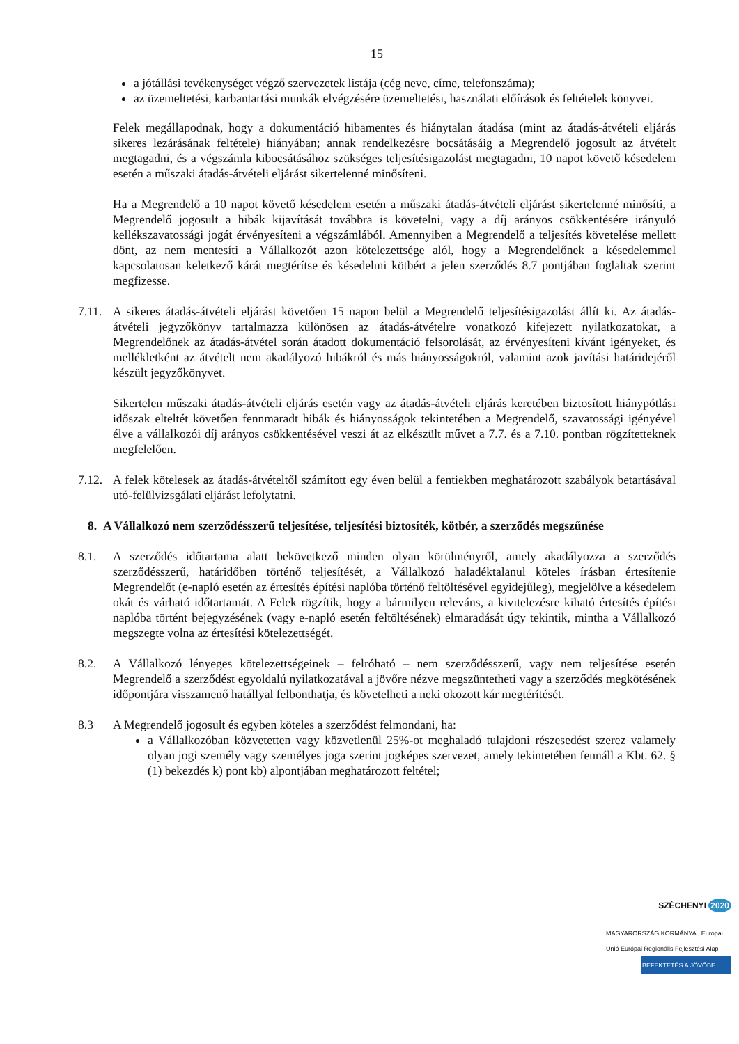15
a jótállási tevékenységet végző szervezetek listája (cég neve, címe, telefonszáma);
az üzemeltetési, karbantartási munkák elvégzésére üzemeltetési, használati előírások és feltételek könyvei.
Felek megállapodnak, hogy a dokumentáció hibamentes és hiánytalan átadása (mint az átadás-átvételi eljárás sikeres lezárásának feltétele) hiányában; annak rendelkezésre bocsátásáig a Megrendelő jogosult az átvételt megtagadni, és a végszámla kibocsátásához szükséges teljesítésigazolást megtagadni, 10 napot követő késedelem esetén a műszaki átadás-átvételi eljárást sikertelenné minősíteni.
Ha a Megrendelő a 10 napot követő késedelem esetén a műszaki átadás-átvételi eljárást sikertelenné minősíti, a Megrendelő jogosult a hibák kijavítását továbbra is követelni, vagy a díj arányos csökkentésére irányuló kellékszavatossági jogát érvényesíteni a végszámlából. Amennyiben a Megrendelő a teljesítés követelése mellett dönt, az nem mentesíti a Vállalkozót azon kötelezettsége alól, hogy a Megrendelőnek a késedelemmel kapcsolatosan keletkező kárát megtérítse és késedelmi kötbért a jelen szerződés 8.7 pontjában foglaltak szerint megfizesse.
7.11.
A sikeres átadás-átvételi eljárást követően 15 napon belül a Megrendelő teljesítésigazolást állít ki. Az átadás-átvételi jegyzőkönyv tartalmazza különösen az átadás-átvételre vonatkozó kifejezett nyilatkozatokat, a Megrendelőnek az átadás-átvétel során átadott dokumentáció felsorolását, az érvényesíteni kívánt igényeket, és mellékletként az átvételt nem akadályozó hibákról és más hiányosságokról, valamint azok javítási határidejéről készült jegyzőkönyvet.
Sikertelen műszaki átadás-átvételi eljárás esetén vagy az átadás-átvételi eljárás keretében biztosított hiánypótlási időszak elteltét követően fennmaradt hibák és hiányosságok tekintetében a Megrendelő, szavatossági igényével élve a vállalkozói díj arányos csökkentésével veszi át az elkészült művet a 7.7. és a 7.10. pontban rögzítetteknek megfelelően.
7.12.
A felek kötelesek az átadás-átvételtől számított egy éven belül a fentiekben meghatározott szabályok betartásával utó-felülvizsgálati eljárást lefolytatni.
8. A Vállalkozó nem szerződésszerű teljesítése, teljesítési biztosíték, kötbér, a szerződés megszűnése
8.1. A szerződés időtartama alatt bekövetkező minden olyan körülményről, amely akadályozza a szerződés szerződésszerű, határidőben történő teljesítését, a Vállalkozó haladéktalanul köteles írásban értesítenie Megrendelőt (e-napló esetén az értesítés építési naplóba történő feltöltésével egyidejűleg), megjelölve a késedelem okát és várható időtartamát. A Felek rögzítik, hogy a bármilyen releváns, a kivitelezésre kiható értesítés építési naplóba történt bejegyzésének (vagy e-napló esetén feltöltésének) elmaradását úgy tekintik, mintha a Vállalkozó megszegte volna az értesítési kötelezettségét.
8.2. A Vállalkozó lényeges kötelezettségeinek – felróható – nem szerződésszerű, vagy nem teljesítése esetén Megrendelő a szerződést egyoldalú nyilatkozatával a jövőre nézve megszüntetheti vagy a szerződés megkötésének időpontjára visszamenő hatállyal felbonthatja, és követelheti a neki okozott kár megtérítését.
8.3 A Megrendelő jogosult és egyben köteles a szerződést felmondani, ha:
a Vállalkozóban közvetetten vagy közvetlenül 25%-ot meghaladó tulajdoni részesedést szerez valamely olyan jogi személy vagy személyes joga szerint jogképes szervezet, amely tekintetében fennáll a Kbt. 62. § (1) bekezdés k) pont kb) alpontjában meghatározott feltétel;
SZÉCHENYI 2020
MAGYARORSZÁG KORMÁNYA Európai Unió Európai Regionális Fejlesztési Alap
BEFEKTETÉS A JÖVŐBE